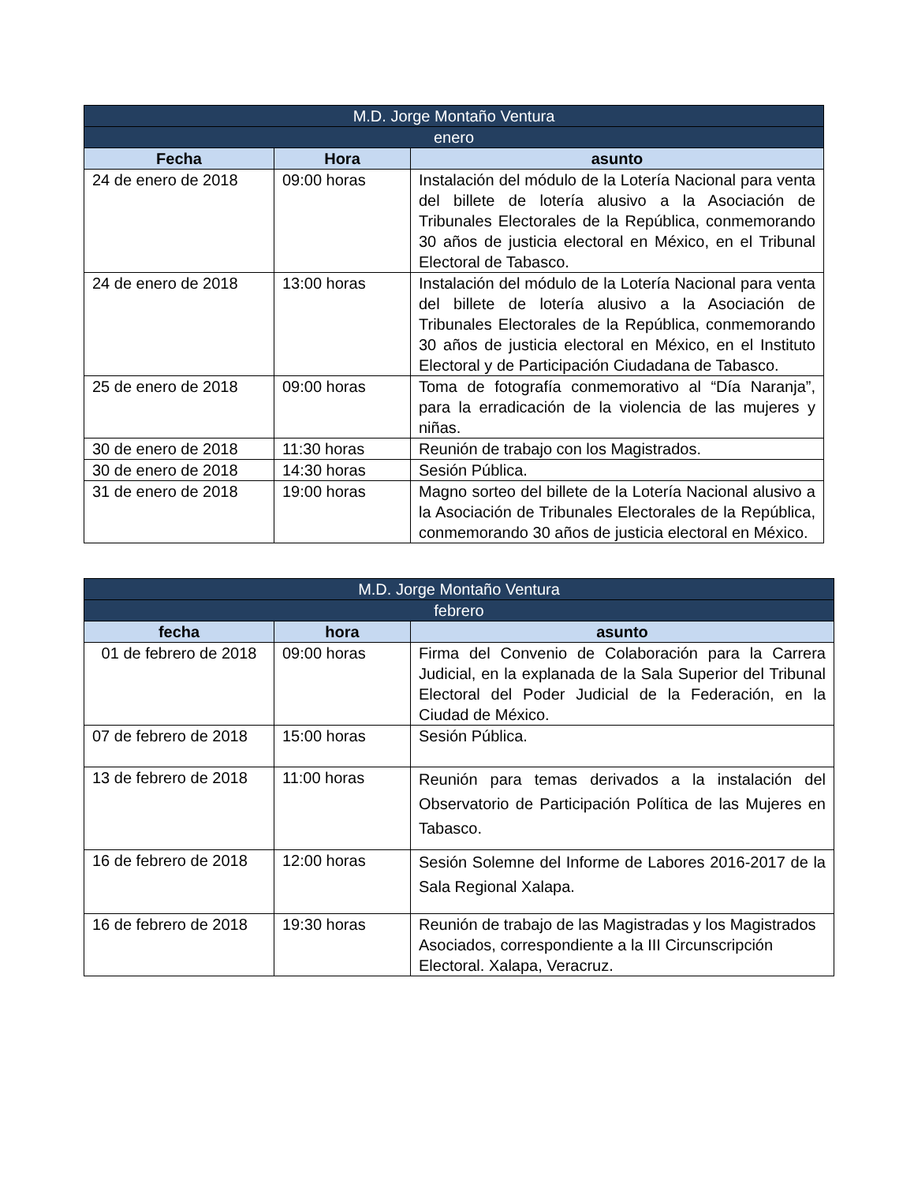| M.D. Jorge Montaño Ventura | | |
| --- | --- | --- |
| enero | | |
| Fecha | Hora | asunto |
| 24 de enero de 2018 | 09:00 horas | Instalación del módulo de la Lotería Nacional para venta del billete de lotería alusivo a la Asociación de Tribunales Electorales de la República, conmemorando 30 años de justicia electoral en México, en el Tribunal Electoral de Tabasco. |
| 24 de enero de 2018 | 13:00 horas | Instalación del módulo de la Lotería Nacional para venta del billete de lotería alusivo a la Asociación de Tribunales Electorales de la República, conmemorando 30 años de justicia electoral en México, en el Instituto Electoral y de Participación Ciudadana de Tabasco. |
| 25 de enero de 2018 | 09:00 horas | Toma de fotografía conmemorativo al “Día Naranja”, para la erradicación de la violencia de las mujeres y niñas. |
| 30 de enero de 2018 | 11:30 horas | Reunión de trabajo con los Magistrados. |
| 30 de enero de 2018 | 14:30 horas | Sesión Pública. |
| 31 de enero de 2018 | 19:00 horas | Magno sorteo del billete de la Lotería Nacional alusivo a la Asociación de Tribunales Electorales de la República, conmemorando 30 años de justicia electoral en México. |
| M.D. Jorge Montaño Ventura | | |
| --- | --- | --- |
| febrero | | |
| fecha | hora | asunto |
| 01 de febrero de 2018 | 09:00 horas | Firma del Convenio de Colaboración para la Carrera Judicial, en la explanada de la Sala Superior del Tribunal Electoral del Poder Judicial de la Federación, en la Ciudad de México. |
| 07 de febrero de 2018 | 15:00 horas | Sesión Pública. |
| 13 de febrero de 2018 | 11:00 horas | Reunión para temas derivados a la instalación del Observatorio de Participación Política de las Mujeres en Tabasco. |
| 16 de febrero de 2018 | 12:00 horas | Sesión Solemne del Informe de Labores 2016-2017 de la Sala Regional Xalapa. |
| 16 de febrero de 2018 | 19:30 horas | Reunión de trabajo de las Magistradas y los Magistrados Asociados, correspondiente a la III Circunscripción Electoral. Xalapa, Veracruz. |